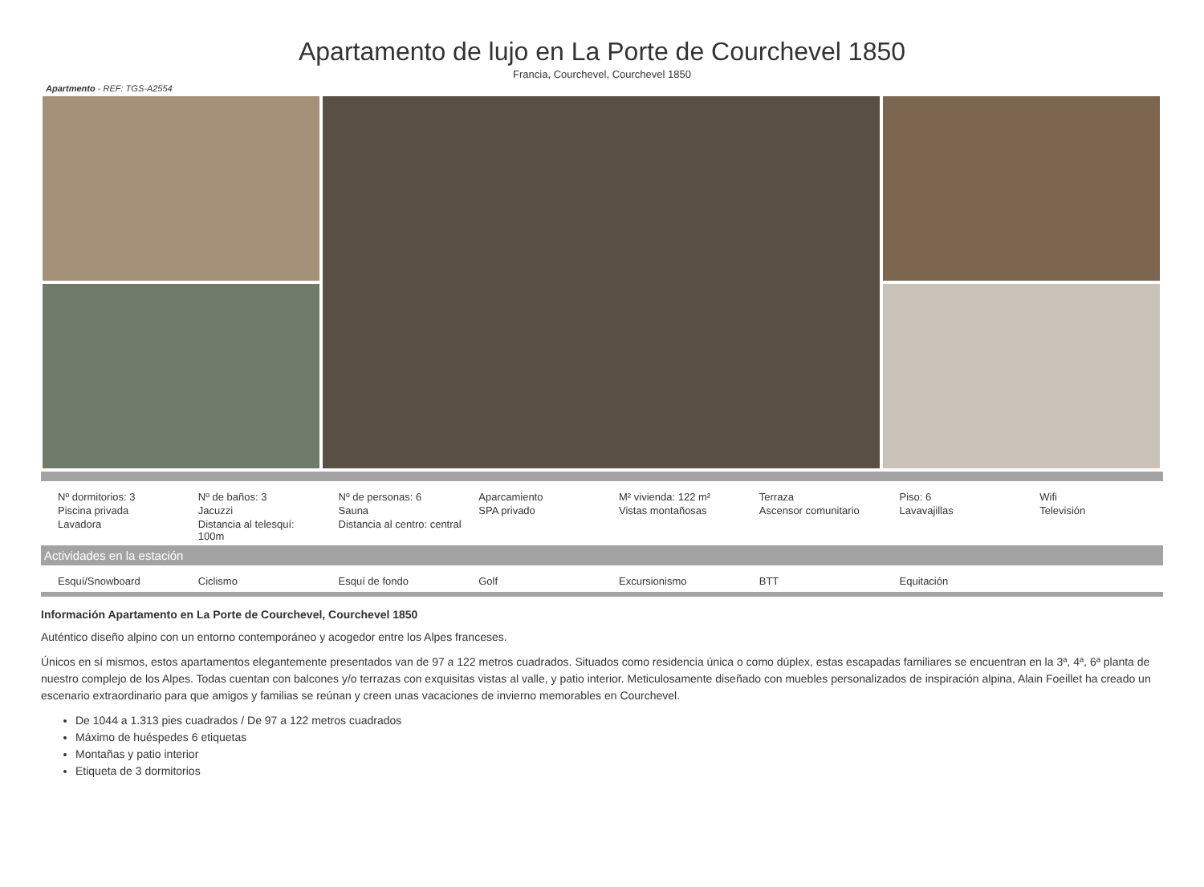Apartamento de lujo en La Porte de Courchevel 1850
Francia, Courchevel, Courchevel 1850
Apartmento - REF: TGS-A2554
| Nº dormitorios: 3 | Nº de baños: 3 | Nº de personas: 6 | Aparcamiento | M² vivienda: 122 m² | Terraza | Piso: 6 | Wifi |
| Piscina privada | Jacuzzi | Sauna | SPA privado | Vistas montañosas | Ascensor comunitario | Lavavajillas | Televisión |
| Lavadora | Distancia al telesquí: 100m | Distancia al centro: central | | | | | |
Actividades en la estación
| Esquí/Snowboard | Ciclismo | Esquí de fondo | Golf | Excursionismo | BTT | Equitación | |
Información Apartamento en La Porte de Courchevel, Courchevel 1850
Auténtico diseño alpino con un entorno contemporáneo y acogedor entre los Alpes franceses.
Únicos en sí mismos, estos apartamentos elegantemente presentados van de 97 a 122 metros cuadrados. Situados como residencia única o como dúplex, estas escapadas familiares se encuentran en la 3ª, 4ª, 6ª planta de nuestro complejo de los Alpes. Todas cuentan con balcones y/o terrazas con exquisitas vistas al valle, y patio interior. Meticulosamente diseñado con muebles personalizados de inspiración alpina, Alain Foeillet ha creado un escenario extraordinario para que amigos y familias se reúnan y creen unas vacaciones de invierno memorables en Courchevel.
De 1044 a 1.313 pies cuadrados / De 97 a 122 metros cuadrados
Máximo de huéspedes 6 etiquetas
Montañas y patio interior
Etiqueta de 3 dormitorios